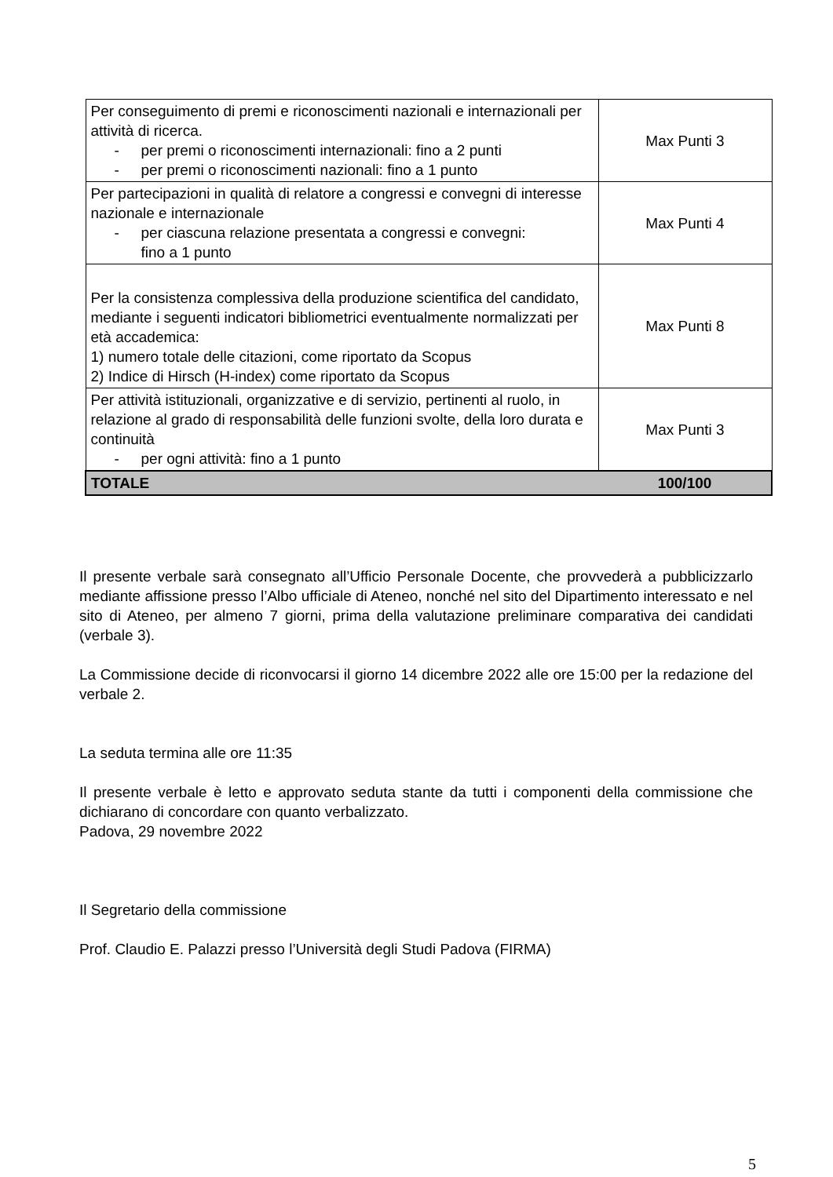| Per conseguimento di premi e riconoscimenti nazionali e internazionali per attività di ricerca. - per premi o riconoscimenti internazionali: fino a 2 punti - per premi o riconoscimenti nazionali: fino a 1 punto | Max Punti 3 |
| Per partecipazioni in qualità di relatore a congressi e convegni di interesse nazionale e internazionale - per ciascuna relazione presentata a congressi e convegni: fino a 1 punto | Max Punti 4 |
| Per la consistenza complessiva della produzione scientifica del candidato, mediante i seguenti indicatori bibliometrici eventualmente normalizzati per età accademica: 1) numero totale delle citazioni, come riportato da Scopus 2) Indice di Hirsch (H-index) come riportato da Scopus | Max Punti 8 |
| Per attività istituzionali, organizzative e di servizio, pertinenti al ruolo, in relazione al grado di responsabilità delle funzioni svolte, della loro durata e continuità - per ogni attività: fino a 1 punto | Max Punti 3 |
| TOTALE | 100/100 |
Il presente verbale sarà consegnato all’Ufficio Personale Docente, che provvederà a pubblicizzarlo mediante affissione presso l’Albo ufficiale di Ateneo, nonché nel sito del Dipartimento interessato e nel sito di Ateneo, per almeno 7 giorni, prima della valutazione preliminare comparativa dei candidati (verbale 3).
La Commissione decide di riconvocarsi il giorno 14 dicembre 2022 alle ore 15:00 per la redazione del verbale 2.
La seduta termina alle ore 11:35
Il presente verbale è letto e approvato seduta stante da tutti i componenti della commissione che dichiarano di concordare con quanto verbalizzato.
Padova, 29 novembre 2022
Il Segretario della commissione
Prof. Claudio E. Palazzi presso l’Università degli Studi Padova (FIRMA)
5